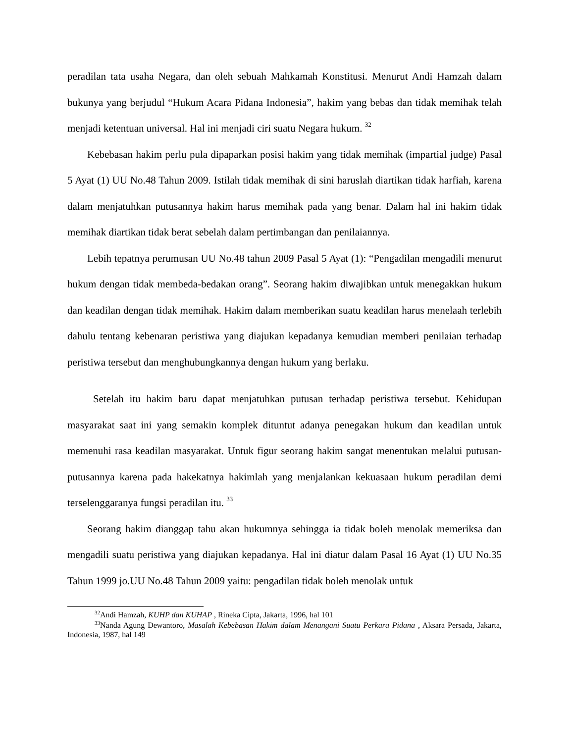peradilan tata usaha Negara, dan oleh sebuah Mahkamah Konstitusi. Menurut Andi Hamzah dalam bukunya yang berjudul “Hukum Acara Pidana Indonesia”, hakim yang bebas dan tidak memihak telah menjadi ketentuan universal. Hal ini menjadi ciri suatu Negara hukum. <sup>32</sup>
Kebebasan hakim perlu pula dipaparkan posisi hakim yang tidak memihak (impartial judge) Pasal 5 Ayat (1) UU No.48 Tahun 2009. Istilah tidak memihak di sini haruslah diartikan tidak harfiah, karena dalam menjatuhkan putusannya hakim harus memihak pada yang benar. Dalam hal ini hakim tidak memihak diartikan tidak berat sebelah dalam pertimbangan dan penilaiannya.
Lebih tepatnya perumusan UU No.48 tahun 2009 Pasal 5 Ayat (1): “Pengadilan mengadili menurut hukum dengan tidak membeda-bedakan orang”. Seorang hakim diwajibkan untuk menegakkan hukum dan keadilan dengan tidak memihak. Hakim dalam memberikan suatu keadilan harus menelaah terlebih dahulu tentang kebenaran peristiwa yang diajukan kepadanya kemudian memberi penilaian terhadap peristiwa tersebut dan menghubungkannya dengan hukum yang berlaku.
Setelah itu hakim baru dapat menjatuhkan putusan terhadap peristiwa tersebut. Kehidupan masyarakat saat ini yang semakin komplek dituntut adanya penegakan hukum dan keadilan untuk memenuhi rasa keadilan masyarakat. Untuk figur seorang hakim sangat menentukan melalui putusan-putusannya karena pada hakekatnya hakimlah yang menjalankan kekuasaan hukum peradilan demi terselenggaranya fungsi peradilan itu. <sup>33</sup>
Seorang hakim dianggap tahu akan hukumnya sehingga ia tidak boleh menolak memeriksa dan mengadili suatu peristiwa yang diajukan kepadanya. Hal ini diatur dalam Pasal 16 Ayat (1) UU No.35 Tahun 1999 jo.UU No.48 Tahun 2009 yaitu: pengadilan tidak boleh menolak untuk
<sup>32</sup> Andi Hamzah, KUHP dan KUHAP , Rineka Cipta, Jakarta, 1996, hal 101
<sup>33</sup> Nanda Agung Dewantoro, Masalah Kebebasan Hakim dalam Menangani Suatu Perkara Pidana , Aksara Persada, Jakarta, Indonesia, 1987, hal 149